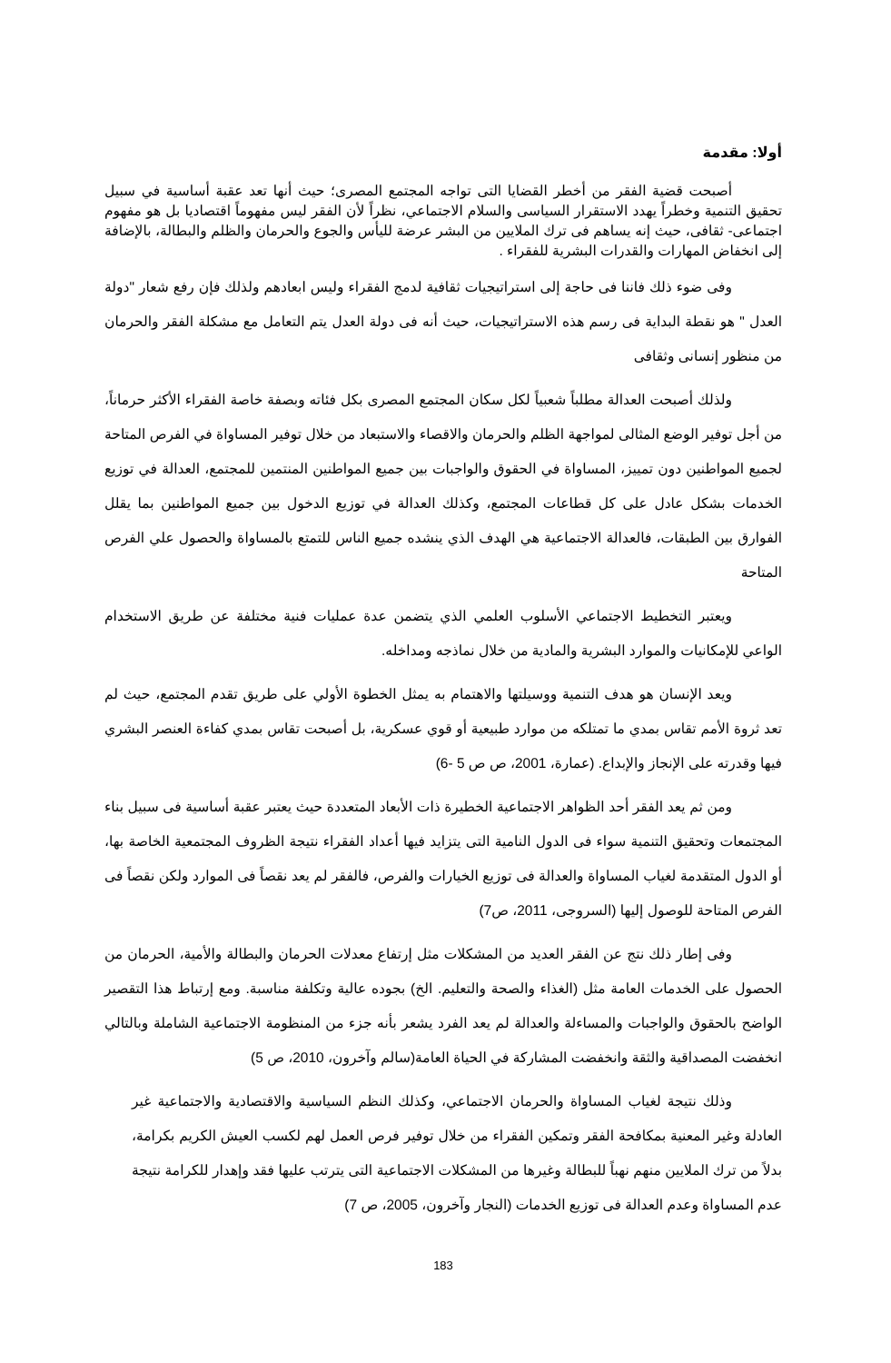أولا: مقدمة
أصبحت قضية الفقر من أخطر القضايا التى تواجه المجتمع المصرى؛ حيث أنها تعد عقبة أساسية في سبيل تحقيق التنمية وخطراً يهدد الاستقرار السياسى والسلام الاجتماعي، نظراً لأن الفقر ليس مفهوماً اقتصاديا بل هو مفهوم اجتماعى- ثقافى، حيث إنه يساهم فى ترك الملايين من البشر عرضة لليأس والجوع والحرمان والظلم والبطالة، بالإضافة إلى انخفاض المهارات والقدرات البشرية للفقراء .
وفى ضوء ذلك فاننا فى حاجة إلى استراتيجيات ثقافية لدمج الفقراء وليس ابعادهم ولذلك فإن رفع شعار "دولة العدل " هو نقطة البداية فى رسم هذه الاستراتيجيات، حيث أنه فى دولة العدل يتم التعامل مع مشكلة الفقر والحرمان من منظور إنسانى وثقافى
ولذلك أصبحت العدالة مطلباً شعبياً لكل سكان المجتمع المصرى بكل فئاته وبصفة خاصة الفقراء الأكثر حرماناً، من أجل توفير الوضع المثالى لمواجهة الظلم والحرمان والاقصاء والاستبعاد من خلال توفير المساواة في الفرص المتاحة لجميع المواطنين دون تمييز، المساواة في الحقوق والواجبات بين جميع المواطنين المنتمين للمجتمع، العدالة في توزيع الخدمات بشكل عادل على كل قطاعات المجتمع، وكذلك العدالة في توزيع الدخول بين جميع المواطنين بما يقلل الفوارق بين الطبقات، فالعدالة الاجتماعية هي الهدف الذي ينشده جميع الناس للتمتع بالمساواة والحصول علي الفرص المتاحة
ويعتبر التخطيط الاجتماعي الأسلوب العلمي الذي يتضمن عدة عمليات فنية مختلفة عن طريق الاستخدام الواعي للإمكانيات والموارد البشرية والمادية من خلال نماذجه ومداخله.
ويعد الإنسان هو هدف التنمية ووسيلتها والاهتمام به يمثل الخطوة الأولي على طريق تقدم المجتمع، حيث لم تعد ثروة الأمم تقاس بمدي ما تمتلكه من موارد طبيعية أو قوي عسكرية، بل أصبحت تقاس بمدي كفاءة العنصر البشري فيها وقدرته على الإنجاز والإبداع. (عمارة، 2001، ص ص 5 -6)
ومن ثم يعد الفقر أحد الظواهر الاجتماعية الخطيرة ذات الأبعاد المتعددة حيث يعتبر عقبة أساسية فى سبيل بناء المجتمعات وتحقيق التنمية سواء فى الدول النامية التى يتزايد فيها أعداد الفقراء نتيجة الظروف المجتمعية الخاصة بها، أو الدول المتقدمة لغياب المساواة والعدالة فى توزيع الخيارات والفرص، فالفقر لم يعد نقصاً فى الموارد ولكن نقصاً فى الفرص المتاحة للوصول إليها (السروجى، 2011، ص7)
وفى إطار ذلك نتج عن الفقر العديد من المشكلات مثل إرتفاع معدلات الحرمان والبطالة والأمية، الحرمان من الحصول على الخدمات العامة مثل (الغذاء والصحة والتعليم. الخ) بجوده عالية وتكلفة مناسبة. ومع إرتباط هذا التقصير الواضح بالحقوق والواجبات والمساءلة والعدالة لم يعد الفرد يشعر بأنه جزء من المنظومة الاجتماعية الشاملة وبالتالي انخفضت المصداقية والثقة وانخفضت المشاركة في الحياة العامة(سالم وآخرون، 2010، ص 5)
وذلك نتيجة لغياب المساواة والحرمان الاجتماعي، وكذلك النظم السياسية والاقتصادية والاجتماعية غير العادلة وغير المعنية بمكافحة الفقر وتمكين الفقراء من خلال توفير فرص العمل لهم لكسب العيش الكريم بكرامة، بدلاً من ترك الملايين منهم نهباً للبطالة وغيرها من المشكلات الاجتماعية التى يترتب عليها فقد وإهدار للكرامة نتيجة عدم المساواة وعدم العدالة فى توزيع الخدمات (النجار وآخرون، 2005، ص 7)
183